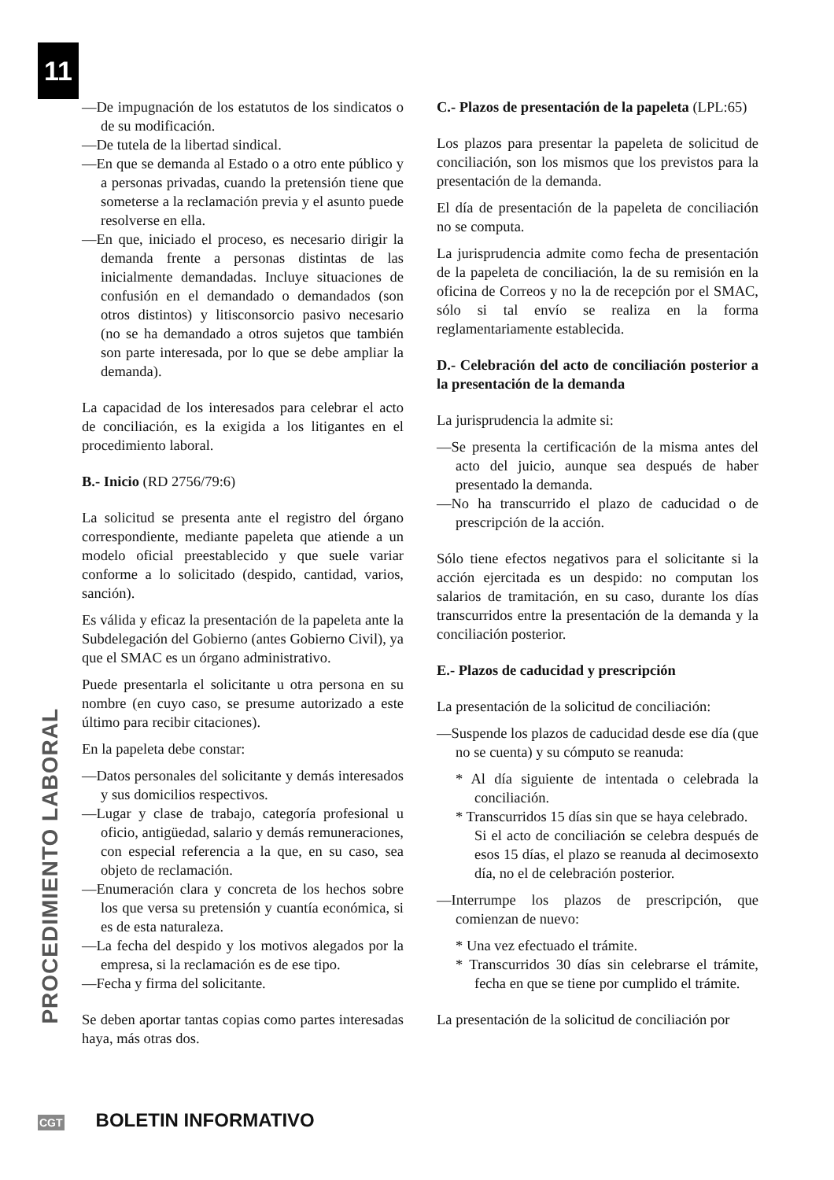11
PROCEDIMIENTO LABORAL
—De impugnación de los estatutos de los sindicatos o de su modificación.
—De tutela de la libertad sindical.
—En que se demanda al Estado o a otro ente público y a personas privadas, cuando la pretensión tiene que someterse a la reclamación previa y el asunto puede resolverse en ella.
—En que, iniciado el proceso, es necesario dirigir la demanda frente a personas distintas de las inicialmente demandadas. Incluye situaciones de confusión en el demandado o demandados (son otros distintos) y litisconsorcio pasivo necesario (no se ha demandado a otros sujetos que también son parte interesada, por lo que se debe ampliar la demanda).
La capacidad de los interesados para celebrar el acto de conciliación, es la exigida a los litigantes en el procedimiento laboral.
B.- Inicio (RD 2756/79:6)
La solicitud se presenta ante el registro del órgano correspondiente, mediante papeleta que atiende a un modelo oficial preestablecido y que suele variar conforme a lo solicitado (despido, cantidad, varios, sanción).
Es válida y eficaz la presentación de la papeleta ante la Subdelegación del Gobierno (antes Gobierno Civil), ya que el SMAC es un órgano administrativo.
Puede presentarla el solicitante u otra persona en su nombre (en cuyo caso, se presume autorizado a este último para recibir citaciones).
En la papeleta debe constar:
—Datos personales del solicitante y demás interesados y sus domicilios respectivos.
—Lugar y clase de trabajo, categoría profesional u oficio, antigüedad, salario y demás remuneraciones, con especial referencia a la que, en su caso, sea objeto de reclamación.
—Enumeración clara y concreta de los hechos sobre los que versa su pretensión y cuantía económica, si es de esta naturaleza.
—La fecha del despido y los motivos alegados por la empresa, si la reclamación es de ese tipo.
—Fecha y firma del solicitante.
Se deben aportar tantas copias como partes interesadas haya, más otras dos.
C.- Plazos de presentación de la papeleta (LPL:65)
Los plazos para presentar la papeleta de solicitud de conciliación, son los mismos que los previstos para la presentación de la demanda.
El día de presentación de la papeleta de conciliación no se computa.
La jurisprudencia admite como fecha de presentación de la papeleta de conciliación, la de su remisión en la oficina de Correos y no la de recepción por el SMAC, sólo si tal envío se realiza en la forma reglamentariamente establecida.
D.- Celebración del acto de conciliación posterior a la presentación de la demanda
La jurisprudencia la admite si:
—Se presenta la certificación de la misma antes del acto del juicio, aunque sea después de haber presentado la demanda.
—No ha transcurrido el plazo de caducidad o de prescripción de la acción.
Sólo tiene efectos negativos para el solicitante si la acción ejercitada es un despido: no computan los salarios de tramitación, en su caso, durante los días transcurridos entre la presentación de la demanda y la conciliación posterior.
E.- Plazos de caducidad y prescripción
La presentación de la solicitud de conciliación:
—Suspende los plazos de caducidad desde ese día (que no se cuenta) y su cómputo se reanuda:
* Al día siguiente de intentada o celebrada la conciliación.
* Transcurridos 15 días sin que se haya celebrado.
Si el acto de conciliación se celebra después de esos 15 días, el plazo se reanuda al decimosexto día, no el de celebración posterior.
—Interrumpe los plazos de prescripción, que comienzan de nuevo:
* Una vez efectuado el trámite.
* Transcurridos 30 días sin celebrarse el trámite, fecha en que se tiene por cumplido el trámite.
La presentación de la solicitud de conciliación por
CGT BOLETIN INFORMATIVO